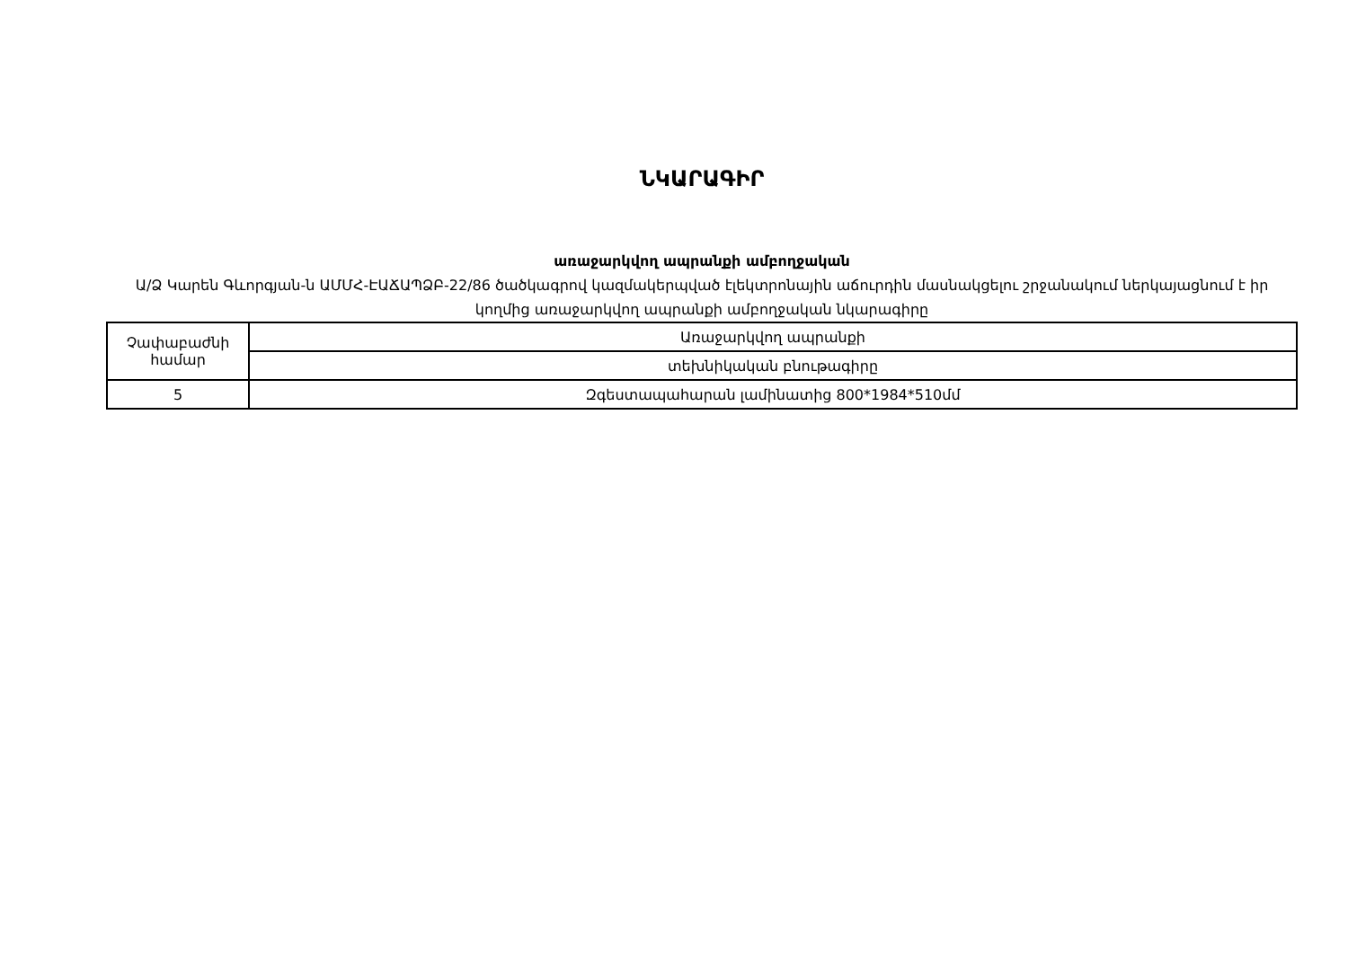ՆԿԱՐԱԳԻՐ
առաջարկվող ապրանքի ամբողջական
Ա/Ձ Կարեն Գևորգյան-ն ԱՄՄՀ-ԷԱՃԱՊՁԲ-22/86 ծածկագրով կազմակերպված էլեկտրոնային աճուրդին մասնակցելու շրջանակում ներկայացնում է իր կողմից առաջարկվող ապրանքի ամբողջական նկարագիրը
| Չափաբաժնի համար | Առաջարկվող ապրանքի |
| | տեխնիկական բնութագիրը |
| 5 | Զգեստապահարան լամինատից 800*1984*510մմ |